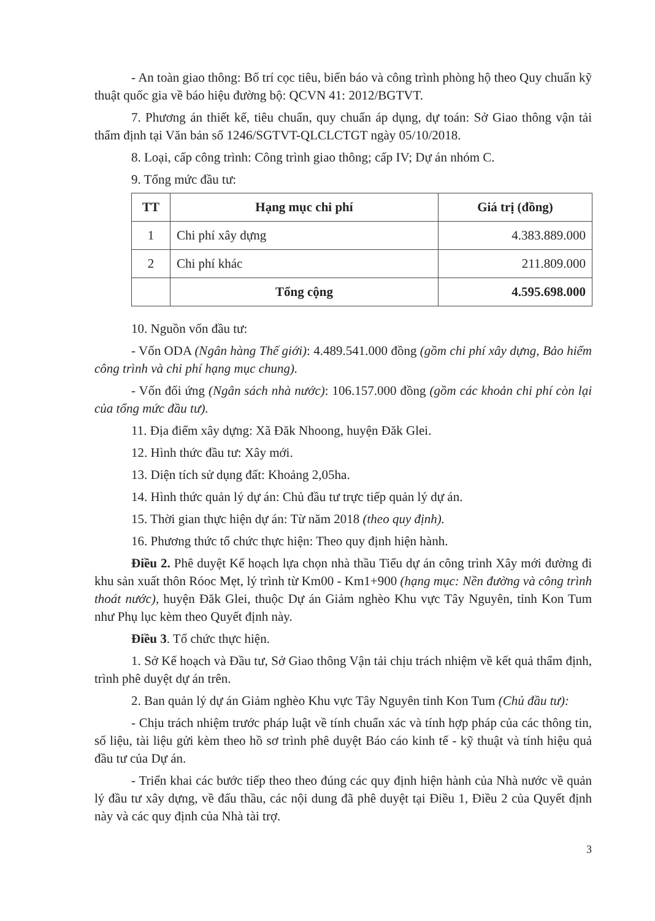- An toàn giao thông: Bố trí cọc tiêu, biển báo và công trình phòng hộ theo Quy chuẩn kỹ thuật quốc gia về báo hiệu đường bộ: QCVN 41: 2012/BGTVT.
7. Phương án thiết kế, tiêu chuẩn, quy chuẩn áp dụng, dự toán: Sở Giao thông vận tải thẩm định tại Văn bản số 1246/SGTVT-QLCLCTGT ngày 05/10/2018.
8. Loại, cấp công trình: Công trình giao thông; cấp IV; Dự án nhóm C.
9. Tổng mức đầu tư:
| TT | Hạng mục chi phí | Giá trị (đồng) |
| --- | --- | --- |
| 1 | Chi phí xây dựng | 4.383.889.000 |
| 2 | Chi phí khác | 211.809.000 |
| | Tổng cộng | 4.595.698.000 |
10. Nguồn vốn đầu tư:
- Vốn ODA (Ngân hàng Thế giới): 4.489.541.000 đồng (gồm chi phí xây dựng, Bảo hiểm công trình và chi phí hạng mục chung).
- Vốn đối ứng (Ngân sách nhà nước): 106.157.000 đồng (gồm các khoản chi phí còn lại của tổng mức đầu tư).
11. Địa điểm xây dựng: Xã Đăk Nhoong, huyện Đăk Glei.
12. Hình thức đầu tư: Xây mới.
13. Diện tích sử dụng đất: Khoảng 2,05ha.
14. Hình thức quản lý dự án: Chủ đầu tư trực tiếp quản lý dự án.
15. Thời gian thực hiện dự án: Từ năm 2018 (theo quy định).
16. Phương thức tổ chức thực hiện: Theo quy định hiện hành.
Điều 2. Phê duyệt Kế hoạch lựa chọn nhà thầu Tiểu dự án công trình Xây mới đường đi khu sản xuất thôn Róoc Mẹt, lý trình từ Km00 - Km1+900 (hạng mục: Nền đường và công trình thoát nước), huyện Đăk Glei, thuộc Dự án Giảm nghèo Khu vực Tây Nguyên, tỉnh Kon Tum như Phụ lục kèm theo Quyết định này.
Điều 3. Tổ chức thực hiện.
1. Sở Kế hoạch và Đầu tư, Sở Giao thông Vận tải chịu trách nhiệm về kết quả thẩm định, trình phê duyệt dự án trên.
2. Ban quản lý dự án Giảm nghèo Khu vực Tây Nguyên tỉnh Kon Tum (Chủ đầu tư):
- Chịu trách nhiệm trước pháp luật về tính chuẩn xác và tính hợp pháp của các thông tin, số liệu, tài liệu gửi kèm theo hồ sơ trình phê duyệt Báo cáo kinh tế - kỹ thuật và tính hiệu quả đầu tư của Dự án.
- Triển khai các bước tiếp theo theo đúng các quy định hiện hành của Nhà nước về quản lý đầu tư xây dựng, về đấu thầu, các nội dung đã phê duyệt tại Điều 1, Điều 2 của Quyết định này và các quy định của Nhà tài trợ.
3